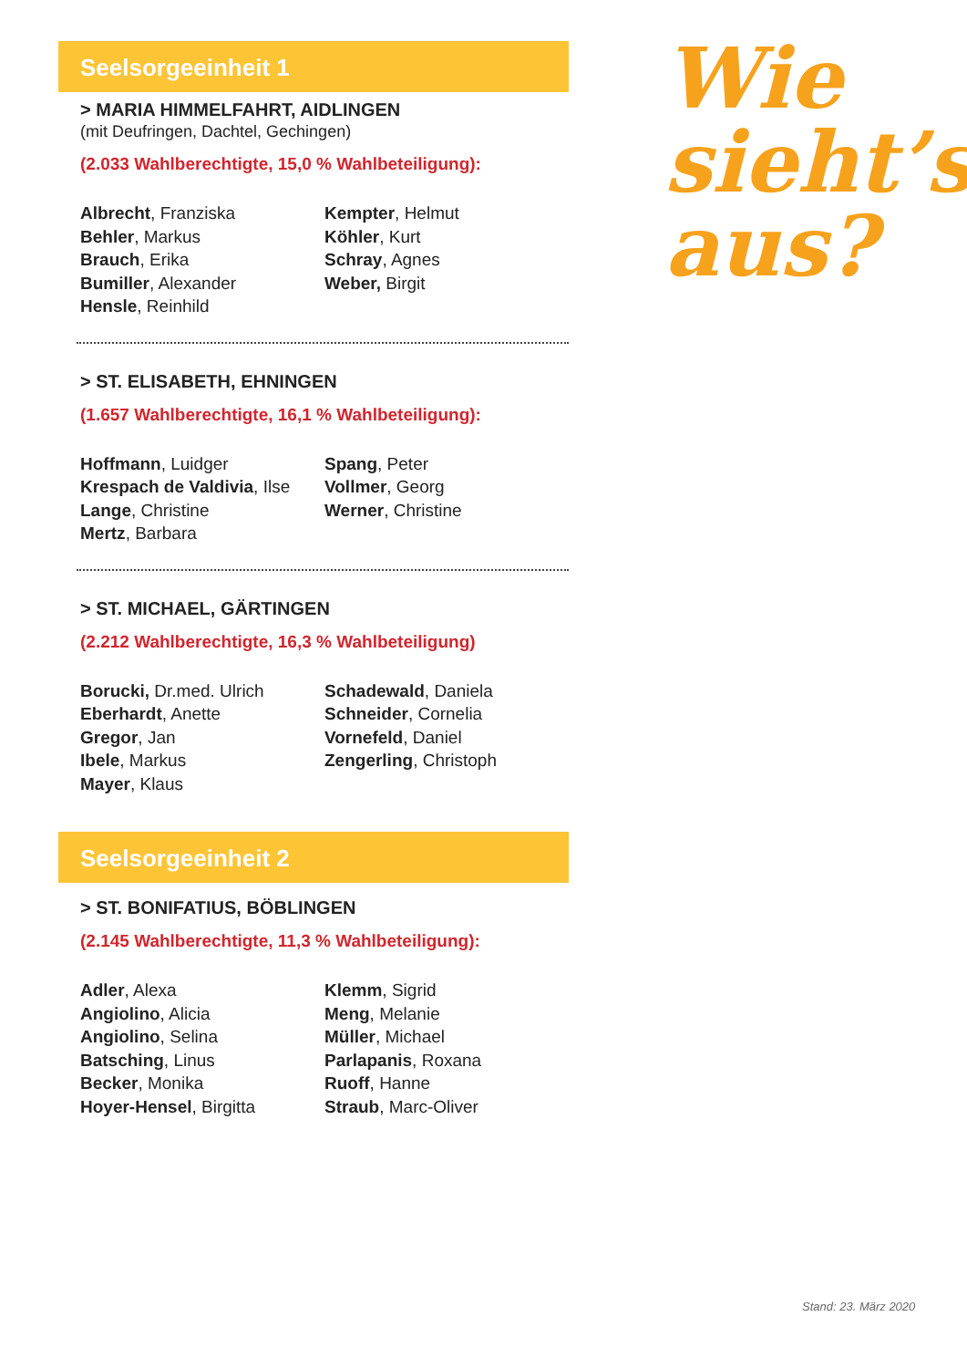Seelsorgeeinheit 1
> MARIA HIMMELFAHRT, AIDLINGEN
(mit Deufringen, Dachtel, Gechingen)
(2.033 Wahlberechtigte, 15,0 % Wahlbeteiligung):
Albrecht, Franziska
Behler, Markus
Brauch, Erika
Bumiller, Alexander
Hensle, Reinhild
Kempter, Helmut
Köhler, Kurt
Schray, Agnes
Weber, Birgit
> ST. ELISABETH, EHNINGEN
(1.657 Wahlberechtigte, 16,1 % Wahlbeteiligung):
Hoffmann, Luidger
Krespach de Valdivia, Ilse
Lange, Christine
Mertz, Barbara
Spang, Peter
Vollmer, Georg
Werner, Christine
> ST. MICHAEL, GÄRTINGEN
(2.212 Wahlberechtigte, 16,3 % Wahlbeteiligung)
Borucki, Dr.med. Ulrich
Eberhardt, Anette
Gregor, Jan
Ibele, Markus
Mayer, Klaus
Schadewald, Daniela
Schneider, Cornelia
Vornefeld, Daniel
Zengerling, Christoph
Seelsorgeeinheit 2
> ST. BONIFATIUS, BÖBLINGEN
(2.145 Wahlberechtigte, 11,3 % Wahlbeteiligung):
Adler, Alexa
Angiolino, Alicia
Angiolino, Selina
Batsching, Linus
Becker, Monika
Hoyer-Hensel, Birgitta
Klemm, Sigrid
Meng, Melanie
Müller, Michael
Parlapanis, Roxana
Ruoff, Hanne
Straub, Marc-Oliver
Wie
sieht’s
aus?
Stand: 23. März 2020